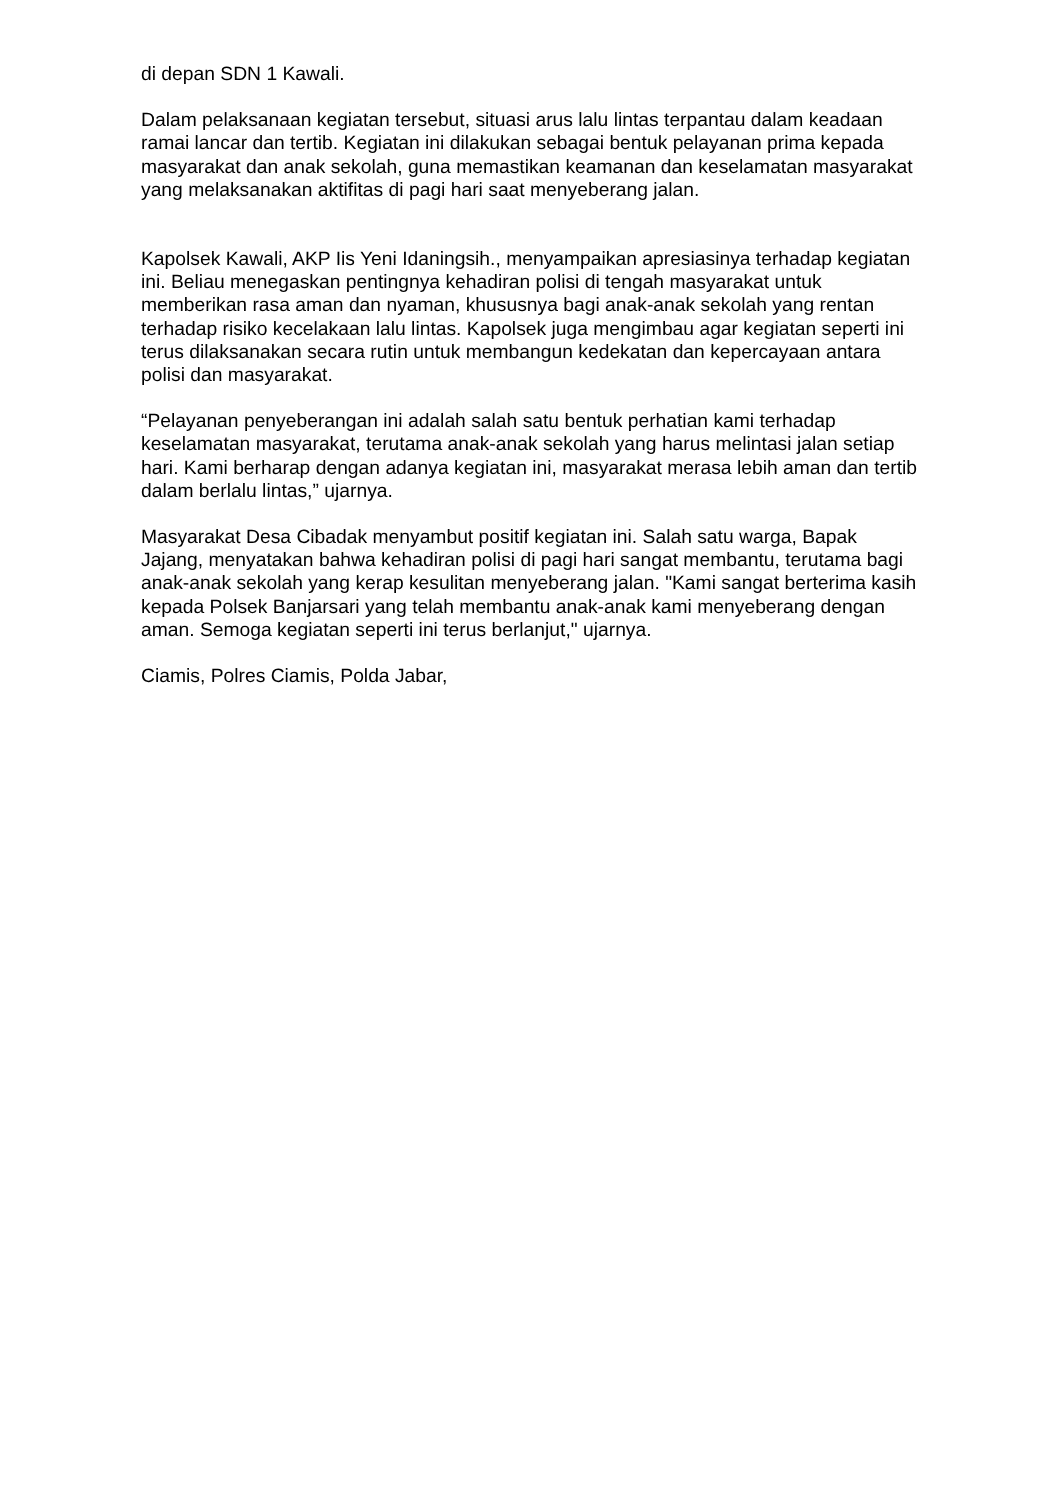di depan SDN 1 Kawali.
Dalam pelaksanaan kegiatan tersebut, situasi arus lalu lintas terpantau dalam keadaan ramai lancar dan tertib. Kegiatan ini dilakukan sebagai bentuk pelayanan prima kepada masyarakat dan anak sekolah, guna memastikan keamanan dan keselamatan masyarakat yang melaksanakan aktifitas di pagi hari saat menyeberang jalan.
Kapolsek Kawali, AKP Iis Yeni Idaningsih., menyampaikan apresiasinya terhadap kegiatan ini. Beliau menegaskan pentingnya kehadiran polisi di tengah masyarakat untuk memberikan rasa aman dan nyaman, khususnya bagi anak-anak sekolah yang rentan terhadap risiko kecelakaan lalu lintas. Kapolsek juga mengimbau agar kegiatan seperti ini terus dilaksanakan secara rutin untuk membangun kedekatan dan kepercayaan antara polisi dan masyarakat.
“Pelayanan penyeberangan ini adalah salah satu bentuk perhatian kami terhadap keselamatan masyarakat, terutama anak-anak sekolah yang harus melintasi jalan setiap hari. Kami berharap dengan adanya kegiatan ini, masyarakat merasa lebih aman dan tertib dalam berlalu lintas,” ujarnya.
Masyarakat Desa Cibadak menyambut positif kegiatan ini. Salah satu warga, Bapak Jajang, menyatakan bahwa kehadiran polisi di pagi hari sangat membantu, terutama bagi anak-anak sekolah yang kerap kesulitan menyeberang jalan. "Kami sangat berterima kasih kepada Polsek Banjarsari yang telah membantu anak-anak kami menyeberang dengan aman. Semoga kegiatan seperti ini terus berlanjut," ujarnya.
Ciamis, Polres Ciamis, Polda Jabar,